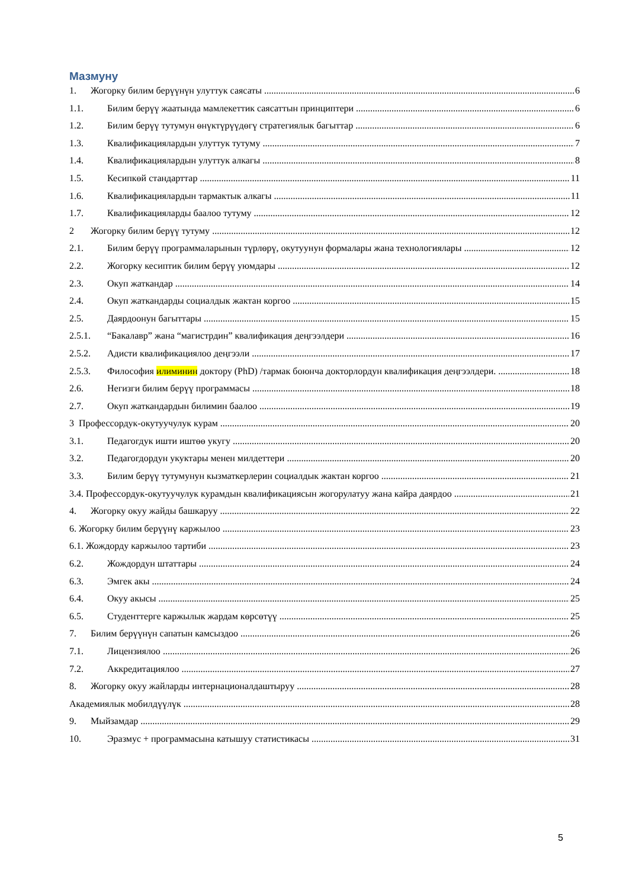Мазмуну
1. Жогорку билим берүүнүн улуттук саясаты 6
1.1. Билим берүү жаатында мамлекеттик саясаттын принциптери 6
1.2. Билим берүү тутумун өнүктүрүүдөгү стратегиялык багыттар 6
1.3. Квалификациялардын улуттук тутуму 7
1.4. Квалификациялардын улуттук алкагы 8
1.5. Кесипкөй стандарттар 11
1.6. Квалификациялардын тармактык алкагы 11
1.7. Квалификацияларды баалоо тутуму 12
2 Жогорку билим берүү тутуму 12
2.1. Билим берүү программаларынын түрлөрү, окутуунун формалары жана технологиялары 12
2.2. Жогорку кесиптик билим берүү уюмдары 12
2.3. Окуп жаткандар 14
2.4. Окуп жаткандарды социалдык жактан коргоо 15
2.5. Даярдоонун багыттары 15
2.5.1. “Бакалавр” жана “магистрдин” квалификация деңгээлдери 16
2.5.2. Адисти квалификациялоо деңгээли 17
2.5.3. Философия илиминин доктору (PhD) /тармак боюнча докторлордун квалификация деңгээлдери. 18
2.6. Негизги билим берүү программасы 18
2.7. Окуп жаткандардын билимин баалоо 19
3 Профессордук-окутуучулук курам 20
3.1. Педагогдук ишти иштөө укугу 20
3.2. Педагогдордун укуктары менен милдеттери 20
3.3. Билим берүү тутумунун кызматкерлерин социалдык жактан коргоо 21
3.4. Профессордук-окутуучулук курамдын квалификациясын жогорулатуу жана кайра даярдоо 21
4. Жогорку окуу жайды башкаруу 22
6. Жогорку билим берүүнү каржылоо 23
6.1. Жождорду каржылоо тартиби 23
6.2. Жождордун штаттары 24
6.3. Эмгек акы 24
6.4. Окуу акысы 25
6.5. Студенттерге каржылык жардам көрсөтүү 25
7. Билим берүүнүн сапатын камсыздоо 26
7.1. Лицензиялоо 26
7.2. Аккредитациялоо 27
8. Жогорку окуу жайларды интернационалдаштыруу 28
Академиялык мобилдүүлүк 28
9. Мыйзамдар 29
10. Эразмус + программасына катышуу статистикасы 31
5